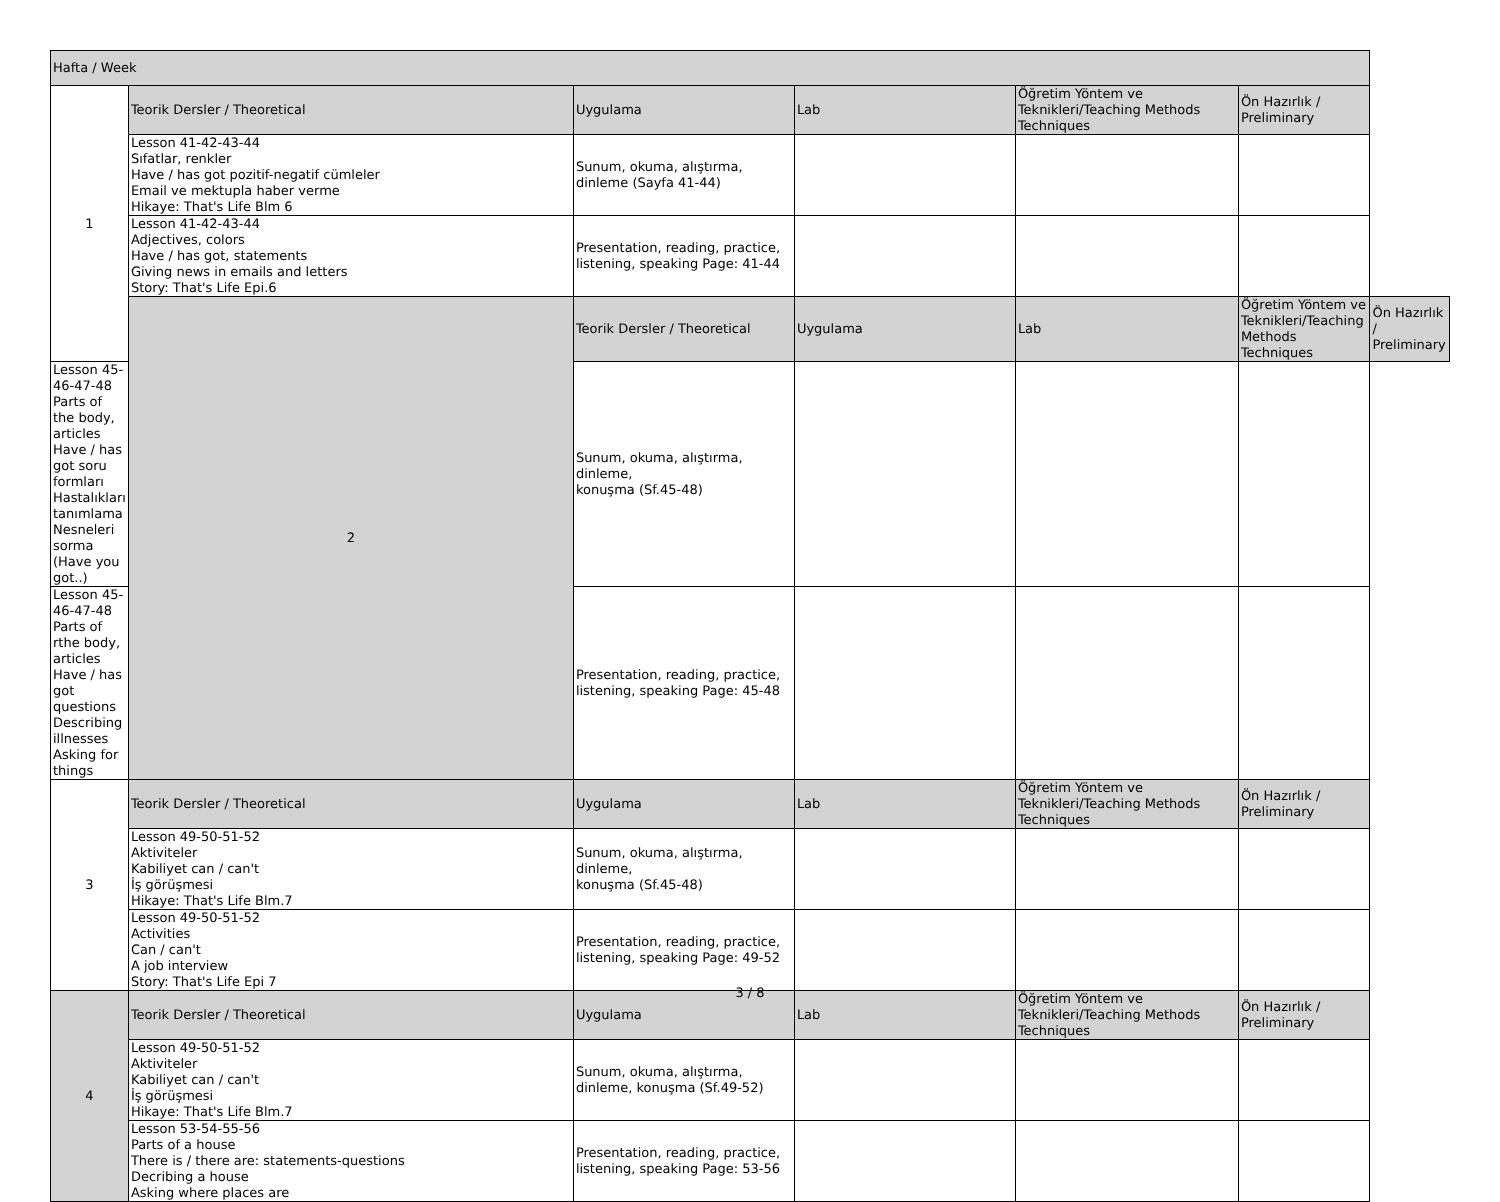| Hafta / Week | | | | | | |
| --- | --- | --- | --- | --- | --- | --- |
| 1 | Teorik Dersler / Theoretical | Uygulama | Lab | Öğretim Yöntem ve Teknikleri/Teaching Methods Techniques | Ön Hazırlık / Preliminary | |
| | Lesson 41-42-43-44 Sıfatlar, renkler Have / has got pozitif-negatif cümleler Email ve mektupla haber verme Hikaye: That's Life Blm 6 | Sunum, okuma, alıştırma, dinleme (Sayfa 41-44) | | | | |
| | Lesson 41-42-43-44 Adjectives, colors Have / has got, statements Giving news in emails and letters Story: That's Life Epi.6 | Presentation, reading, practice, listening, speaking Page: 41-44 | | | | |
| | 2 | Teorik Dersler / Theoretical | Uygulama | Lab | Öğretim Yöntem ve Teknikleri/Teaching Methods Techniques | Ön Hazırlık / Preliminary |
| Lesson 45-46-47-48 Parts of the body, articles Have / has got soru formları Hastalıkları tanımlama Nesneleri sorma (Have you got..) | | Sunum, okuma, alıştırma, dinleme, konuşma (Sf.45-48) | | | | |
| Lesson 45-46-47-48 Parts of rthe body, articles Have / has got questions Describing illnesses Asking for things | | Presentation, reading, practice, listening, speaking Page: 45-48 | | | | |
| 3 | Teorik Dersler / Theoretical | Uygulama | Lab | Öğretim Yöntem ve Teknikleri/Teaching Methods Techniques | Ön Hazırlık / Preliminary | |
| | Lesson 49-50-51-52 Aktiviteler Kabiliyet can / can't İş görüşmesi Hikaye: That's Life Blm.7 | Sunum, okuma, alıştırma, dinleme, konuşma (Sf.45-48) | | | | |
| | Lesson 49-50-51-52 Activities Can / can't A job interview Story: That's Life Epi 7 | Presentation, reading, practice, listening, speaking Page: 49-52 | | | | |
| 4 | Teorik Dersler / Theoretical | Uygulama | Lab | Öğretim Yöntem ve Teknikleri/Teaching Methods Techniques | Ön Hazırlık / Preliminary | |
| | Lesson 49-50-51-52 Aktiviteler Kabiliyet can / can't İş görüşmesi Hikaye: That's Life Blm.7 | Sunum, okuma, alıştırma, dinleme, konuşma (Sf.49-52) | | | | |
| | Lesson 53-54-55-56 Parts of a house There is / there are: statements-questions Decribing a house Asking where places are | Presentation, reading, practice, listening, speaking Page: 53-56 | | | | |
3 / 8